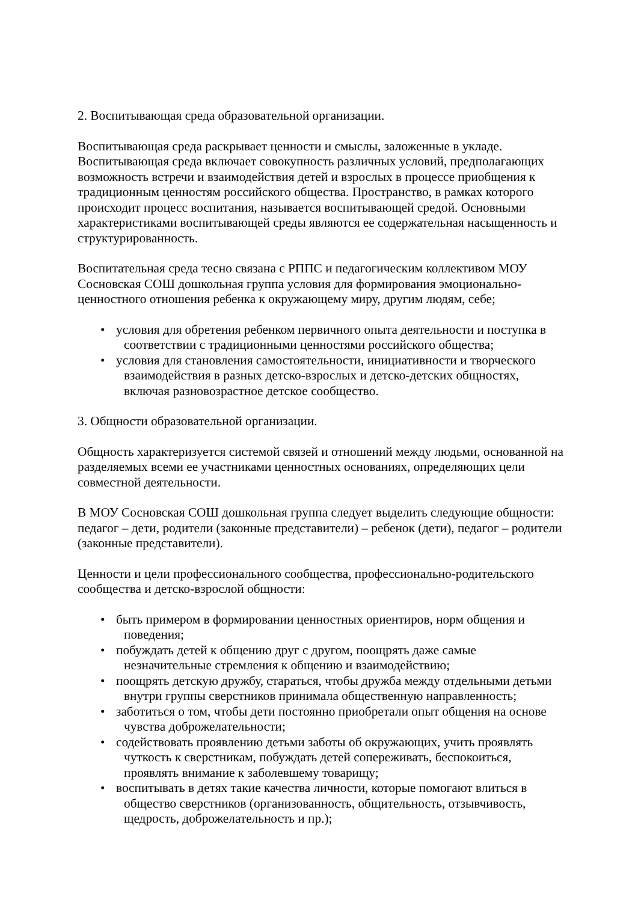2. Воспитывающая среда образовательной организации.
Воспитывающая среда раскрывает ценности и смыслы, заложенные в укладе. Воспитывающая среда включает совокупность различных условий, предполагающих возможность встречи и взаимодействия детей и взрослых в процессе приобщения к традиционным ценностям российского общества. Пространство, в рамках которого происходит процесс воспитания, называется воспитывающей средой. Основными характеристиками воспитывающей среды являются ее содержательная насыщенность и структурированность.
Воспитательная среда тесно связана с РППС и педагогическим коллективом МОУ Сосновская СОШ дошкольная группа условия для формирования эмоционально-ценностного отношения ребенка к окружающему миру, другим людям, себе;
• условия для обретения ребенком первичного опыта деятельности и поступка в соответствии с традиционными ценностями российского общества;
• условия для становления самостоятельности, инициативности и творческого взаимодействия в разных детско-взрослых и детско-детских общностях, включая разновозрастное детское сообщество.
3. Общности образовательной организации.
Общность характеризуется системой связей и отношений между людьми, основанной на разделяемых всеми ее участниками ценностных основаниях, определяющих цели совместной деятельности.
В МОУ Сосновская СОШ дошкольная группа следует выделить следующие общности: педагог – дети, родители (законные представители) – ребенок (дети), педагог – родители (законные представители).
Ценности и цели профессионального сообщества, профессионально-родительского сообщества и детско-взрослой общности:
• быть примером в формировании ценностных ориентиров, норм общения и поведения;
• побуждать детей к общению друг с другом, поощрять даже самые незначительные стремления к общению и взаимодействию;
• поощрять детскую дружбу, стараться, чтобы дружба между отдельными детьми внутри группы сверстников принимала общественную направленность;
• заботиться о том, чтобы дети постоянно приобретали опыт общения на основе чувства доброжелательности;
• содействовать проявлению детьми заботы об окружающих, учить проявлять чуткость к сверстникам, побуждать детей сопереживать, беспокоиться, проявлять внимание к заболевшему товарищу;
• воспитывать в детях такие качества личности, которые помогают влиться в общество сверстников (организованность, общительность, отзывчивость, щедрость, доброжелательность и пр.);